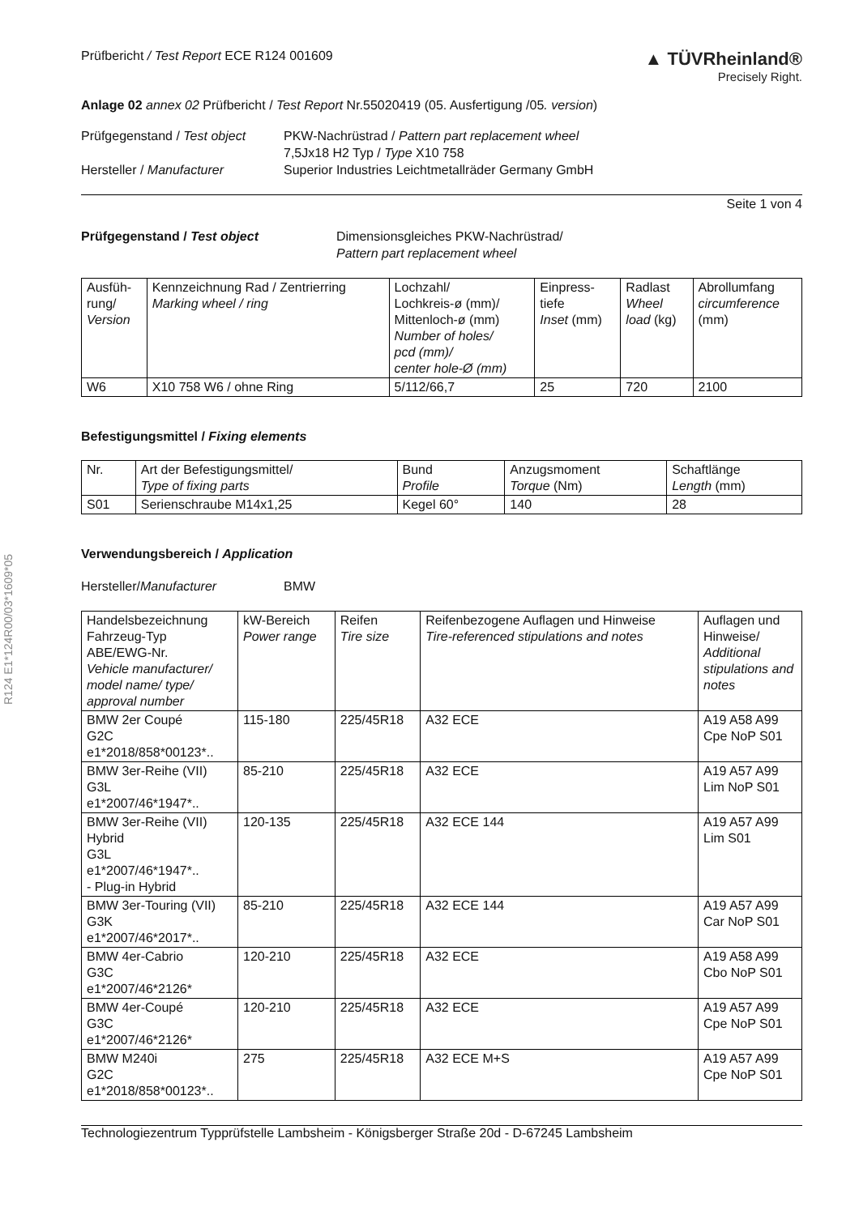R124 E1*124R00/03*1609*05
Prüfbericht / Test Report ECE R124 001609
▲ TÜVRheinland®
Precisely Right.
Anlage 02 annex 02 Prüfbericht / Test Report Nr.55020419 (05. Ausfertigung /05. version)
Prüfgegenstand / Test object
PKW-Nachrüstrad / Pattern part replacement wheel
7,5Jx18 H2 Typ / Type X10 758
Hersteller / Manufacturer
Superior Industries Leichtmetallräder Germany GmbH
Seite 1 von 4
Prüfgegenstand / Test object
Dimensionsgleiches PKW-Nachrüstrad/
Pattern part replacement wheel
| Ausfüh- rung/ Version | Kennzeichnung Rad / Zentrierring Marking wheel / ring | Lochzahl/ Lochkreis-ø (mm)/ Mittenloch-ø (mm) Number of holes/ pcd (mm)/ center hole-Ø (mm) | Einpress- tiefe Inset (mm) | Radlast Wheel load (kg) | Abrollumfang circumference (mm) |
| --- | --- | --- | --- | --- | --- |
| W6 | X10 758 W6 / ohne Ring | 5/112/66,7 | 25 | 720 | 2100 |
Befestigungsmittel / Fixing elements
| Nr. | Art der Befestigungsmittel/ Type of fixing parts | Bund Profile | Anzugsmoment Torque (Nm) | Schaftlänge Length (mm) |
| --- | --- | --- | --- | --- |
| S01 | Serienschraube M14x1,25 | Kegel 60° | 140 | 28 |
Verwendungsbereich / Application
Hersteller/Manufacturer
BMW
| Handelsbezeichnung Fahrzeug-Typ ABE/EWG-Nr. Vehicle manufacturer/ model name/ type/ approval number | kW-Bereich Power range | Reifen Tire size | Reifenbezogene Auflagen und Hinweise Tire-referenced stipulations and notes | Auflagen und Hinweise/ Additional stipulations and notes |
| --- | --- | --- | --- | --- |
| BMW 2er Coupé G2C e1*2018/858*00123*.. | 115-180 | 225/45R18 | A32 ECE | A19 A58 A99 Cpe NoP S01 |
| BMW 3er-Reihe (VII) G3L e1*2007/46*1947*.. | 85-210 | 225/45R18 | A32 ECE | A19 A57 A99 Lim NoP S01 |
| BMW 3er-Reihe (VII) Hybrid G3L e1*2007/46*1947*.. - Plug-in Hybrid | 120-135 | 225/45R18 | A32 ECE 144 | A19 A57 A99 Lim S01 |
| BMW 3er-Touring (VII) G3K e1*2007/46*2017*.. | 85-210 | 225/45R18 | A32 ECE 144 | A19 A57 A99 Car NoP S01 |
| BMW 4er-Cabrio G3C e1*2007/46*2126* | 120-210 | 225/45R18 | A32 ECE | A19 A58 A99 Cbo NoP S01 |
| BMW 4er-Coupé G3C e1*2007/46*2126* | 120-210 | 225/45R18 | A32 ECE | A19 A57 A99 Cpe NoP S01 |
| BMW M240i G2C e1*2018/858*00123*.. | 275 | 225/45R18 | A32 ECE M+S | A19 A57 A99 Cpe NoP S01 |
Technologiezentrum Typprüfstelle Lambsheim - Königsberger Straße 20d - D-67245 Lambsheim